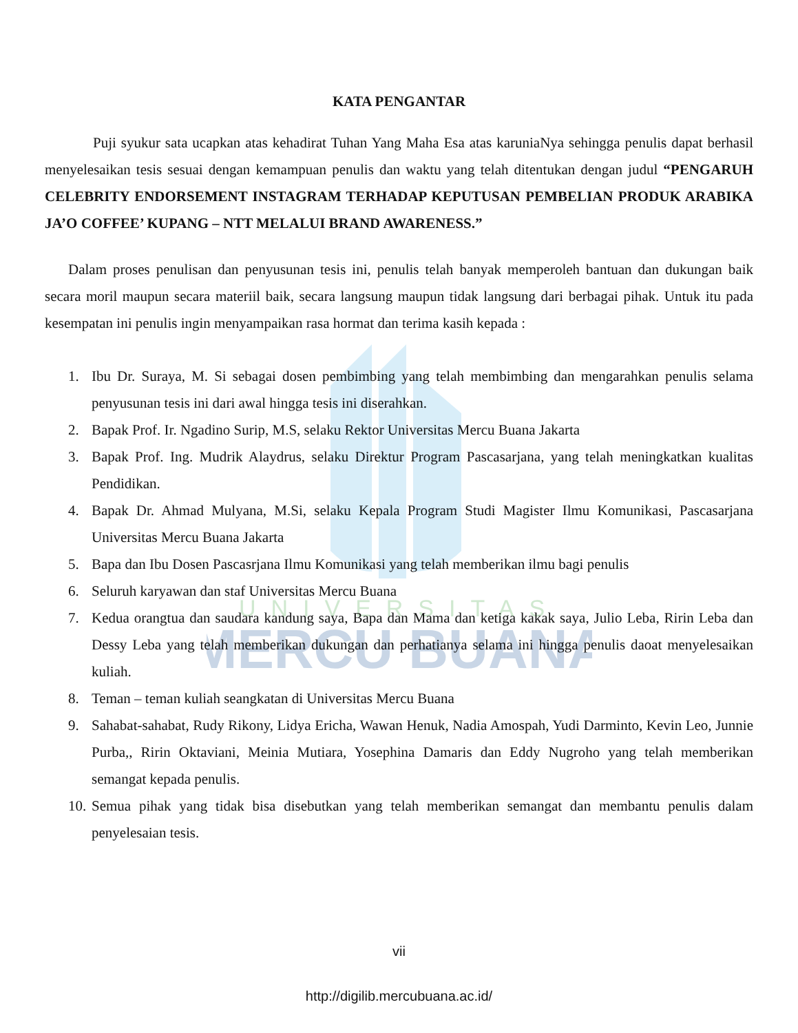UNIVERSITAS
MERCU BUANA
KATA PENGANTAR
Puji syukur sata ucapkan atas kehadirat Tuhan Yang Maha Esa atas karuniaNya sehingga penulis dapat berhasil menyelesaikan tesis sesuai dengan kemampuan penulis dan waktu yang telah ditentukan dengan judul “PENGARUH CELEBRITY ENDORSEMENT INSTAGRAM TERHADAP KEPUTUSAN PEMBELIAN PRODUK ARABIKA JA’O COFFEE’ KUPANG – NTT MELALUI BRAND AWARENESS.”
Dalam proses penulisan dan penyusunan tesis ini, penulis telah banyak memperoleh bantuan dan dukungan baik secara moril maupun secara materiil baik, secara langsung maupun tidak langsung dari berbagai pihak. Untuk itu pada kesempatan ini penulis ingin menyampaikan rasa hormat dan terima kasih kepada :
1. Ibu Dr. Suraya, M. Si sebagai dosen pembimbing yang telah membimbing dan mengarahkan penulis selama penyusunan tesis ini dari awal hingga tesis ini diserahkan.
2. Bapak Prof. Ir. Ngadino Surip, M.S, selaku Rektor Universitas Mercu Buana Jakarta
3. Bapak Prof. Ing. Mudrik Alaydrus, selaku Direktur Program Pascasarjana, yang telah meningkatkan kualitas Pendidikan.
4. Bapak Dr. Ahmad Mulyana, M.Si, selaku Kepala Program Studi Magister Ilmu Komunikasi, Pascasarjana Universitas Mercu Buana Jakarta
5. Bapa dan Ibu Dosen Pascasrjana Ilmu Komunikasi yang telah memberikan ilmu bagi penulis
6. Seluruh karyawan dan staf Universitas Mercu Buana
7. Kedua orangtua dan saudara kandung saya, Bapa dan Mama dan ketiga kakak saya, Julio Leba, Ririn Leba dan Dessy Leba yang telah memberikan dukungan dan perhatianya selama ini hingga penulis daoat menyelesaikan kuliah.
8. Teman – teman kuliah seangkatan di Universitas Mercu Buana
9. Sahabat-sahabat, Rudy Rikony, Lidya Ericha, Wawan Henuk, Nadia Amospah, Yudi Darminto, Kevin Leo, Junnie Purba,, Ririn Oktaviani, Meinia Mutiara, Yosephina Damaris dan Eddy Nugroho yang telah memberikan semangat kepada penulis.
10. Semua pihak yang tidak bisa disebutkan yang telah memberikan semangat dan membantu penulis dalam penyelesaian tesis.
vii
http://digilib.mercubuana.ac.id/